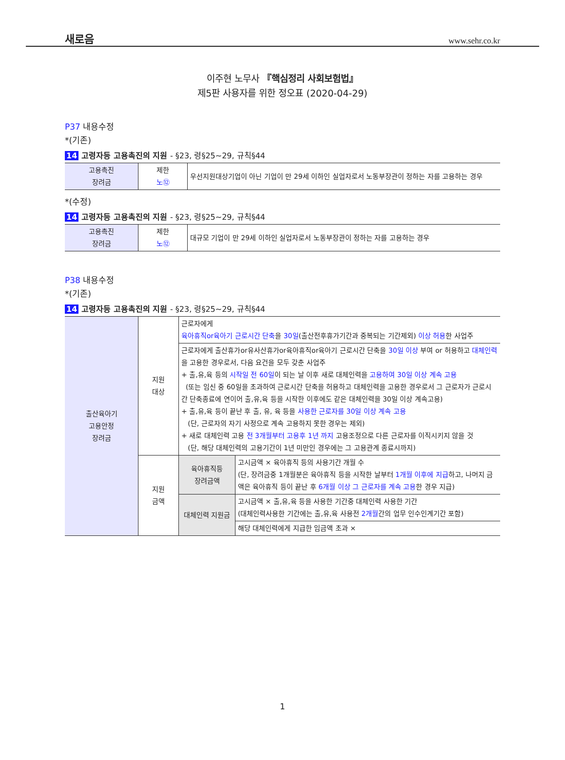새로음 www.sehr.co.kr
이주현 노무사 『핵심정리 사회보험법』
제5판 사용자를 위한 정오표 (2020-04-29)
P37 내용수정
*(기존)
14 고령자등 고용촉진의 지원 - §23, 령§25~29, 규칙§44
| 고용촉진 장려금 | 제한 노⑫ | 우선지원대상기업이 아닌 기업이 만 29세 이하인 실업자로서 노동부장관이 정하는 자를 고용하는 경우 |
*(수정)
14 고령자등 고용촉진의 지원 - §23, 령§25~29, 규칙§44
| 고용촉진 장려금 | 제한 노⑫ | 대규모 기업이 만 29세 이하인 실업자로서 노동부장관이 정하는 자를 고용하는 경우 |
P38 내용수정
*(기존)
14 고령자등 고용촉진의 지원 - §23, 령§25~29, 규칙§44
| 출산육아기 고용안정 장려금 | 지원 대상 | 근로자에게 육아휴직or육아기 근로시간 단축 을 30일 (출산전후휴가기간과 중복되는 기간제외) 이상 허용 한 사업주 | |
| | | 근로자에게 출산휴가or유사산휴가or육아휴직or육아기 근로시간 단축을 30일 이상 부여 or 허용하고 대체인력 을 고용한 경우로서, 다음 요건을 모두 갖춘 사업주 + 출,유,육 등의 시작일 전 60일 이 되는 날 이후 새로 대체인력을 고용하여 30일 이상 계속 고용 (또는 임신 중 60일을 초과하여 근로시간 단축을 허용하고 대체인력을 고용한 경우로서 그 근로자가 근로시간 단축종료에 연이어 출,유,육 등을 시작한 이후에도 같은 대체인력을 30일 이상 계속고용) + 출,유,육 등이 끝난 후 출, 유, 육 등을 사용한 근로자를 30일 이상 계속 고용 (단, 근로자의 자기 사정으로 계속 고용하지 못한 경우는 제외) + 새로 대체인력 고용 전 3개월부터 고용후 1년 까지 고용조정으로 다른 근로자를 이직시키지 않을 것 (단, 해당 대체인력의 고용기간이 1년 미만인 경우에는 그 고용관계 종료시까지) | |
| | 지원 금액 | 육아휴직등 장려금액 | 고시금액 × 육아휴직 등의 사용기간 개월 수 (단, 장려금중 1개월분은 육아휴직 등을 시작한 날부터 1개월 이후에 지급 하고, 나머지 금액은 육아휴직 등이 끝난 후 6개월 이상 그 근로자를 계속 고용 한 경우 지급) |
| | | 대체인력 지원금 | 고시금액 × 출,유,육 등을 사용한 기간중 대체인력 사용한 기간 (대체인력사용한 기간에는 출,유,육 사용전 2개월 간의 업무 인수인계기간 포함) |
| | | | 해당 대체인력에게 지급한 임금액 초과 × |
1